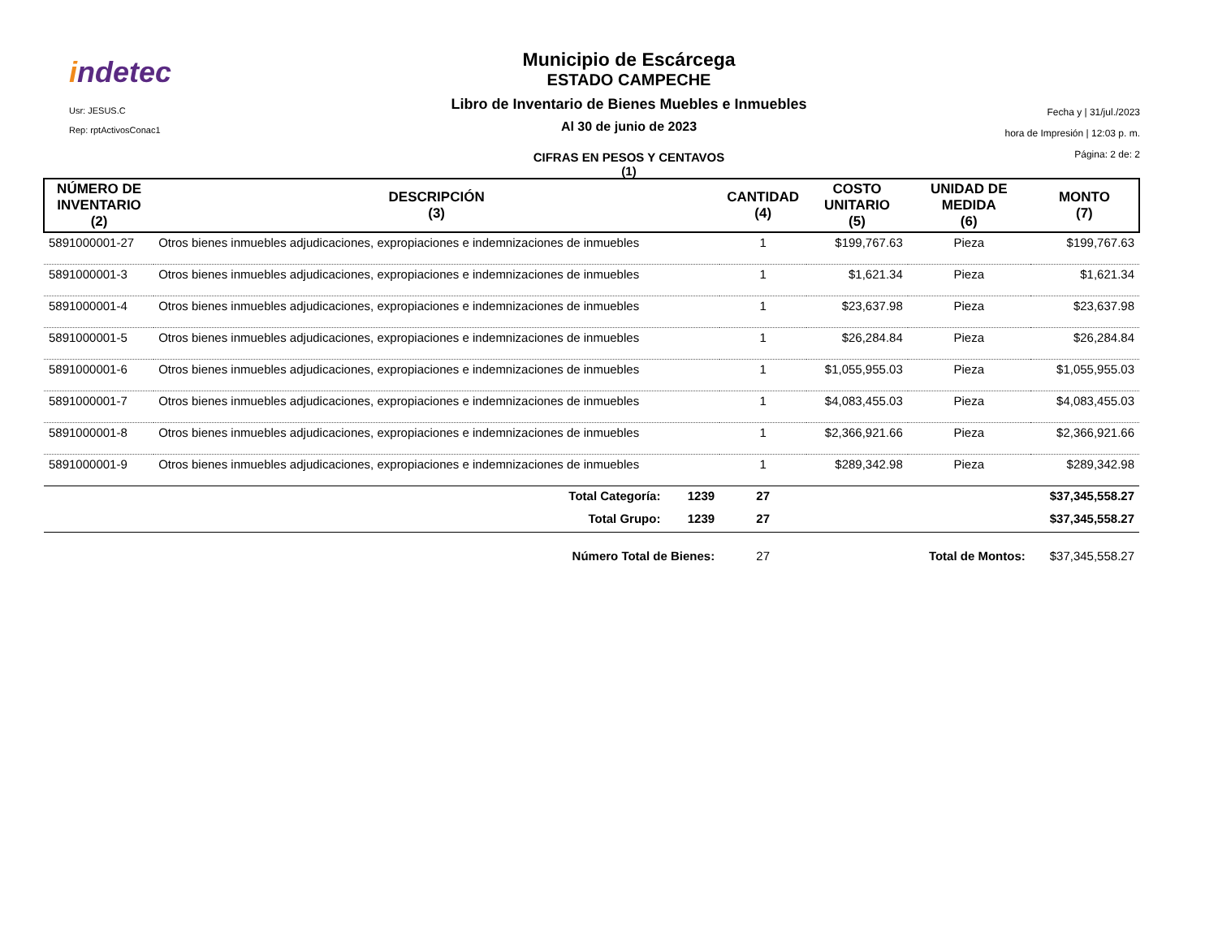indetec
Usr: JESUS.C
Rep: rptActivosConac1
Municipio de Escárcega
ESTADO CAMPECHE
Libro de Inventario de Bienes Muebles e Inmuebles
Al 30 de junio de 2023
CIFRAS EN PESOS Y CENTAVOS
(1)
Fecha y | 31/jul./2023
hora de Impresión | 12:03 p. m.
Página: 2 de: 2
| NÚMERO DE INVENTARIO (2) | DESCRIPCIÓN (3) | CANTIDAD (4) | COSTO UNITARIO (5) | UNIDAD DE MEDIDA (6) | MONTO (7) |
| --- | --- | --- | --- | --- | --- |
| 5891000001-27 | Otros bienes inmuebles adjudicaciones, expropiaciones e indemnizaciones de inmuebles | 1 | $199,767.63 | Pieza | $199,767.63 |
| 5891000001-3 | Otros bienes inmuebles adjudicaciones, expropiaciones e indemnizaciones de inmuebles | 1 | $1,621.34 | Pieza | $1,621.34 |
| 5891000001-4 | Otros bienes inmuebles adjudicaciones, expropiaciones e indemnizaciones de inmuebles | 1 | $23,637.98 | Pieza | $23,637.98 |
| 5891000001-5 | Otros bienes inmuebles adjudicaciones, expropiaciones e indemnizaciones de inmuebles | 1 | $26,284.84 | Pieza | $26,284.84 |
| 5891000001-6 | Otros bienes inmuebles adjudicaciones, expropiaciones e indemnizaciones de inmuebles | 1 | $1,055,955.03 | Pieza | $1,055,955.03 |
| 5891000001-7 | Otros bienes inmuebles adjudicaciones, expropiaciones e indemnizaciones de inmuebles | 1 | $4,083,455.03 | Pieza | $4,083,455.03 |
| 5891000001-8 | Otros bienes inmuebles adjudicaciones, expropiaciones e indemnizaciones de inmuebles | 1 | $2,366,921.66 | Pieza | $2,366,921.66 |
| 5891000001-9 | Otros bienes inmuebles adjudicaciones, expropiaciones e indemnizaciones de inmuebles | 1 | $289,342.98 | Pieza | $289,342.98 |
| | Total Categoría: 1239 | 27 | | | $37,345,558.27 |
| | Total Grupo: 1239 | 27 | | | $37,345,558.27 |
| | Número Total de Bienes: | 27 | | Total de Montos: | $37,345,558.27 |